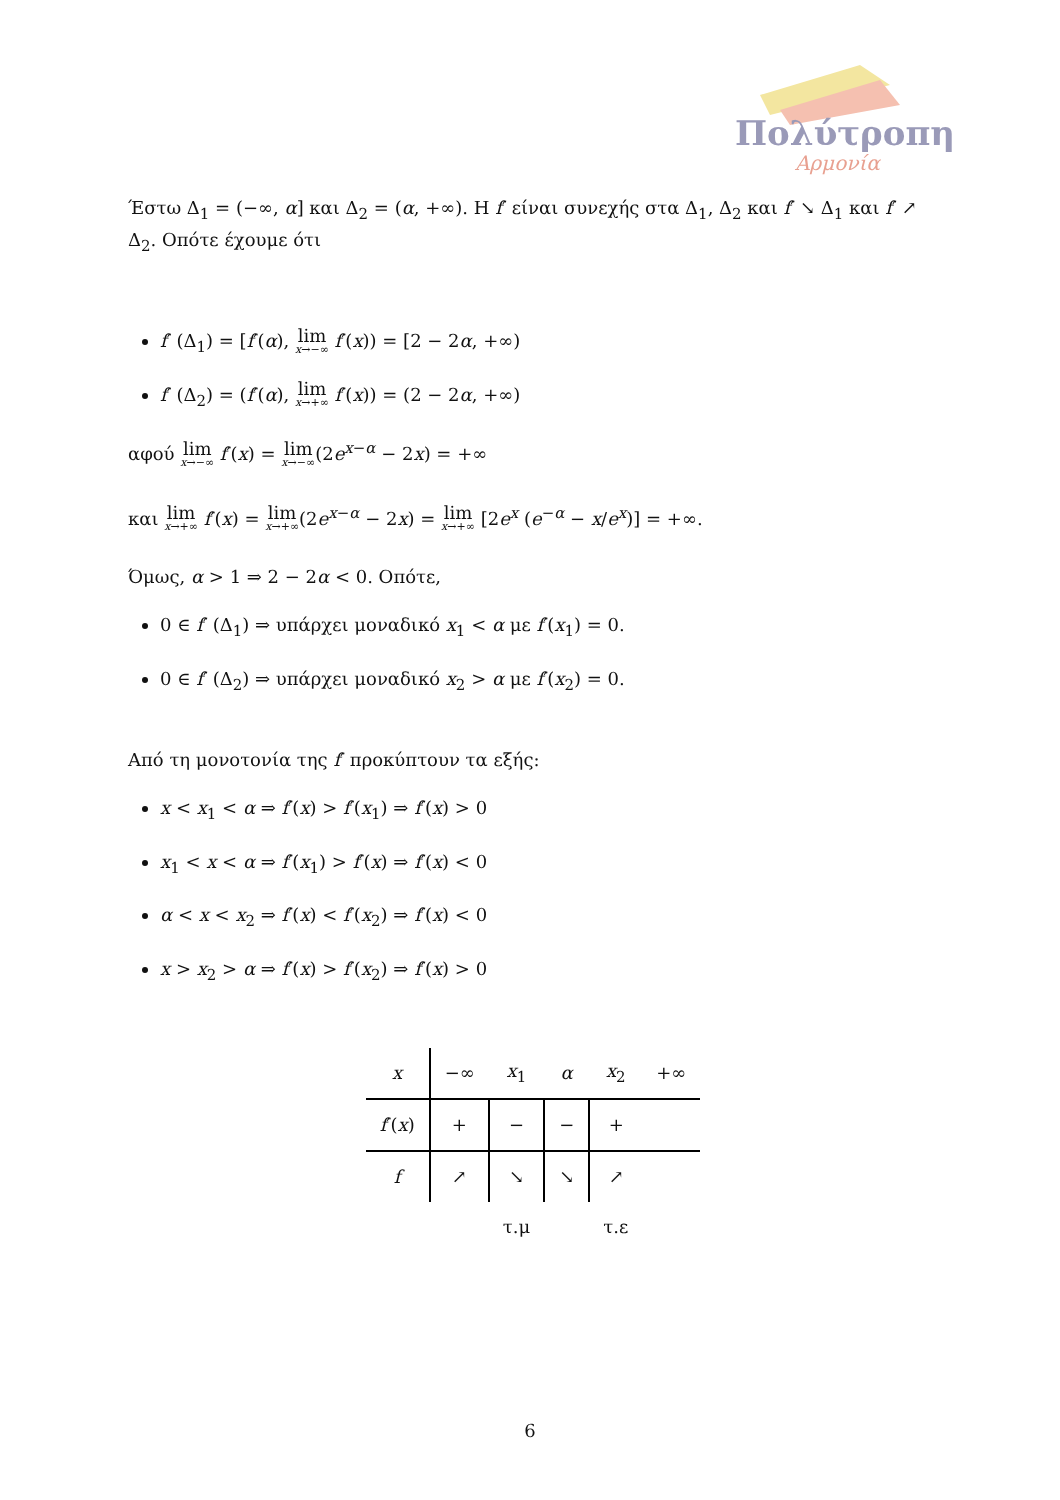Πολύτροπη
Αρμονία
Έστω Δ<sub>1</sub> = (−∞, α] και Δ<sub>2</sub> = (α, +∞). Η f′ είναι συνεχής στα Δ<sub>1</sub>, Δ<sub>2</sub> και f′ ↘ Δ<sub>1</sub> και f′ ↗ Δ<sub>2</sub>. Οπότε έχουμε ότι
f′ (Δ<sub>1</sub>) = [f′(α), lim x→−∞ f′(x)) = [2 − 2α, +∞)
f′ (Δ<sub>2</sub>) = (f′(α), lim x→+∞ f′(x)) = (2 − 2α, +∞)
αφού lim x→−∞ f′(x) = lim x→−∞(2e<sup>x−α</sup> − 2x) = +∞
και lim x→+∞ f′(x) = lim x→+∞(2e<sup>x−α</sup> − 2x) = lim x→+∞ [2e<sup>x</sup> (e<sup>−α</sup> − x/e<sup>x</sup>)] = +∞.
Όμως, α > 1 ⇒ 2 − 2α < 0. Οπότε,
0 ∈ f′ (Δ<sub>1</sub>) ⇒ υπάρχει μοναδικό x<sub>1</sub> < α με f′(x<sub>1</sub>) = 0.
0 ∈ f′ (Δ<sub>2</sub>) ⇒ υπάρχει μοναδικό x<sub>2</sub> > α με f′(x<sub>2</sub>) = 0.
Από τη μονοτονία της f′ προκύπτουν τα εξής:
x < x<sub>1</sub> < α ⇒ f′(x) > f′(x<sub>1</sub>) ⇒ f′(x) > 0
x<sub>1</sub> < x < α ⇒ f′(x<sub>1</sub>) > f′(x) ⇒ f′(x) < 0
α < x < x<sub>2</sub> ⇒ f′(x) < f′(x<sub>2</sub>) ⇒ f′(x) < 0
x > x<sub>2</sub> > α ⇒ f′(x) > f′(x<sub>2</sub>) ⇒ f′(x) > 0
| x | −∞ | x<sub>1</sub> | α | x<sub>2</sub> | +∞ |
| f ′( x ) | + | − | − | + | |
| f | ↗ | ↘ | ↘ | ↗ | |
| | | τ.μ | | τ.ε | |
6